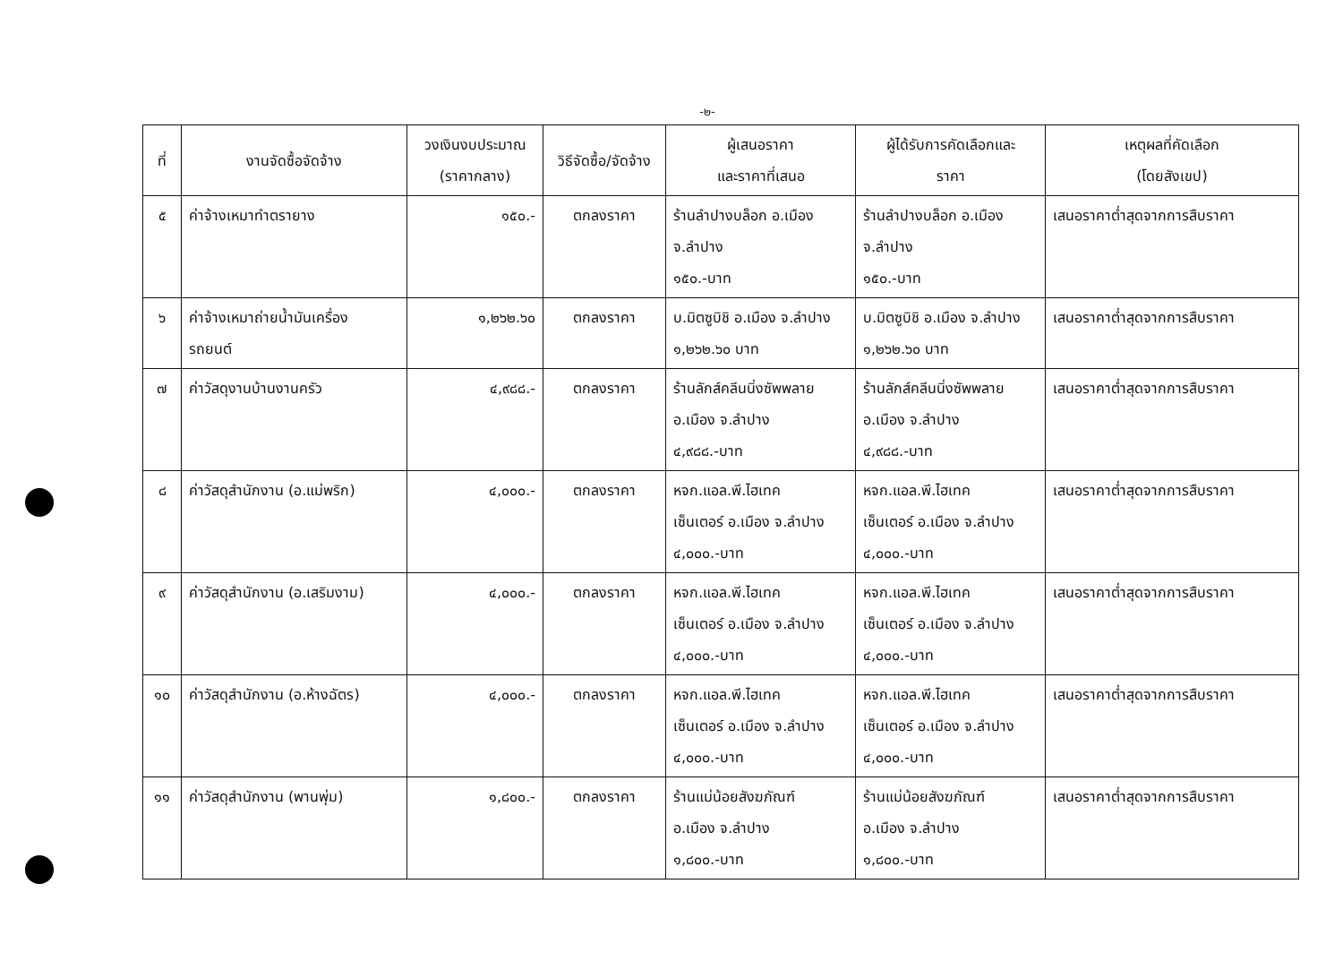-๒-
| ที่ | งานจัดซื้อจัดจ้าง | วงเงินงบประมาณ (ราคากลาง) | วิธีจัดซื้อ/จัดจ้าง | ผู้เสนอราคา และราคาที่เสนอ | ผู้ได้รับการคัดเลือกและ ราคา | เหตุผลที่คัดเลือก (โดยสังเขป) |
| --- | --- | --- | --- | --- | --- | --- |
| ๕ | ค่าจ้างเหมาทำตรายาง | ๑๕๐.- | ตกลงราคา | ร้านลำปางบล็อก อ.เมือง จ.ลำปาง ๑๕๐.-บาท | ร้านลำปางบล็อก อ.เมือง จ.ลำปาง ๑๕๐.-บาท | เสนอราคาต่ำสุดจากการสืบราคา |
| ๖ | ค่าจ้างเหมาถ่ายน้ำมันเครื่อง รถยนต์ | ๑,๒๖๒.๖๐ | ตกลงราคา | บ.มิตซูบิชิ อ.เมือง จ.ลำปาง ๑,๒๖๒.๖๐ บาท | บ.มิตซูบิชิ อ.เมือง จ.ลำปาง ๑,๒๖๒.๖๐ บาท | เสนอราคาต่ำสุดจากการสืบราคา |
| ๗ | ค่าวัสดุงานบ้านงานครัว | ๔,๙๘๘.- | ตกลงราคา | ร้านลักส์คลีนนิ่งซัพพลาย อ.เมือง จ.ลำปาง ๔,๙๘๘.-บาท | ร้านลักส์คลีนนิ่งซัพพลาย อ.เมือง จ.ลำปาง ๔,๙๘๘.-บาท | เสนอราคาต่ำสุดจากการสืบราคา |
| ๘ | ค่าวัสดุสำนักงาน (อ.แม่พริก) | ๔,๐๐๐.- | ตกลงราคา | หจก.แอล.พี.ไฮเทค เซ็นเตอร์ อ.เมือง จ.ลำปาง ๔,๐๐๐.-บาท | หจก.แอล.พี.ไฮเทค เซ็นเตอร์ อ.เมือง จ.ลำปาง ๔,๐๐๐.-บาท | เสนอราคาต่ำสุดจากการสืบราคา |
| ๙ | ค่าวัสดุสำนักงาน (อ.เสริมงาม) | ๔,๐๐๐.- | ตกลงราคา | หจก.แอล.พี.ไฮเทค เซ็นเตอร์ อ.เมือง จ.ลำปาง ๔,๐๐๐.-บาท | หจก.แอล.พี.ไฮเทค เซ็นเตอร์ อ.เมือง จ.ลำปาง ๔,๐๐๐.-บาท | เสนอราคาต่ำสุดจากการสืบราคา |
| ๑๐ | ค่าวัสดุสำนักงาน (อ.ห้างฉัตร) | ๔,๐๐๐.- | ตกลงราคา | หจก.แอล.พี.ไฮเทค เซ็นเตอร์ อ.เมือง จ.ลำปาง ๔,๐๐๐.-บาท | หจก.แอล.พี.ไฮเทค เซ็นเตอร์ อ.เมือง จ.ลำปาง ๔,๐๐๐.-บาท | เสนอราคาต่ำสุดจากการสืบราคา |
| ๑๑ | ค่าวัสดุสำนักงาน (พานพุ่ม) | ๑,๘๐๐.- | ตกลงราคา | ร้านแม่น้อยสังฆภัณฑ์ อ.เมือง จ.ลำปาง ๑,๘๐๐.-บาท | ร้านแม่น้อยสังฆภัณฑ์ อ.เมือง จ.ลำปาง ๑,๘๐๐.-บาท | เสนอราคาต่ำสุดจากการสืบราคา |